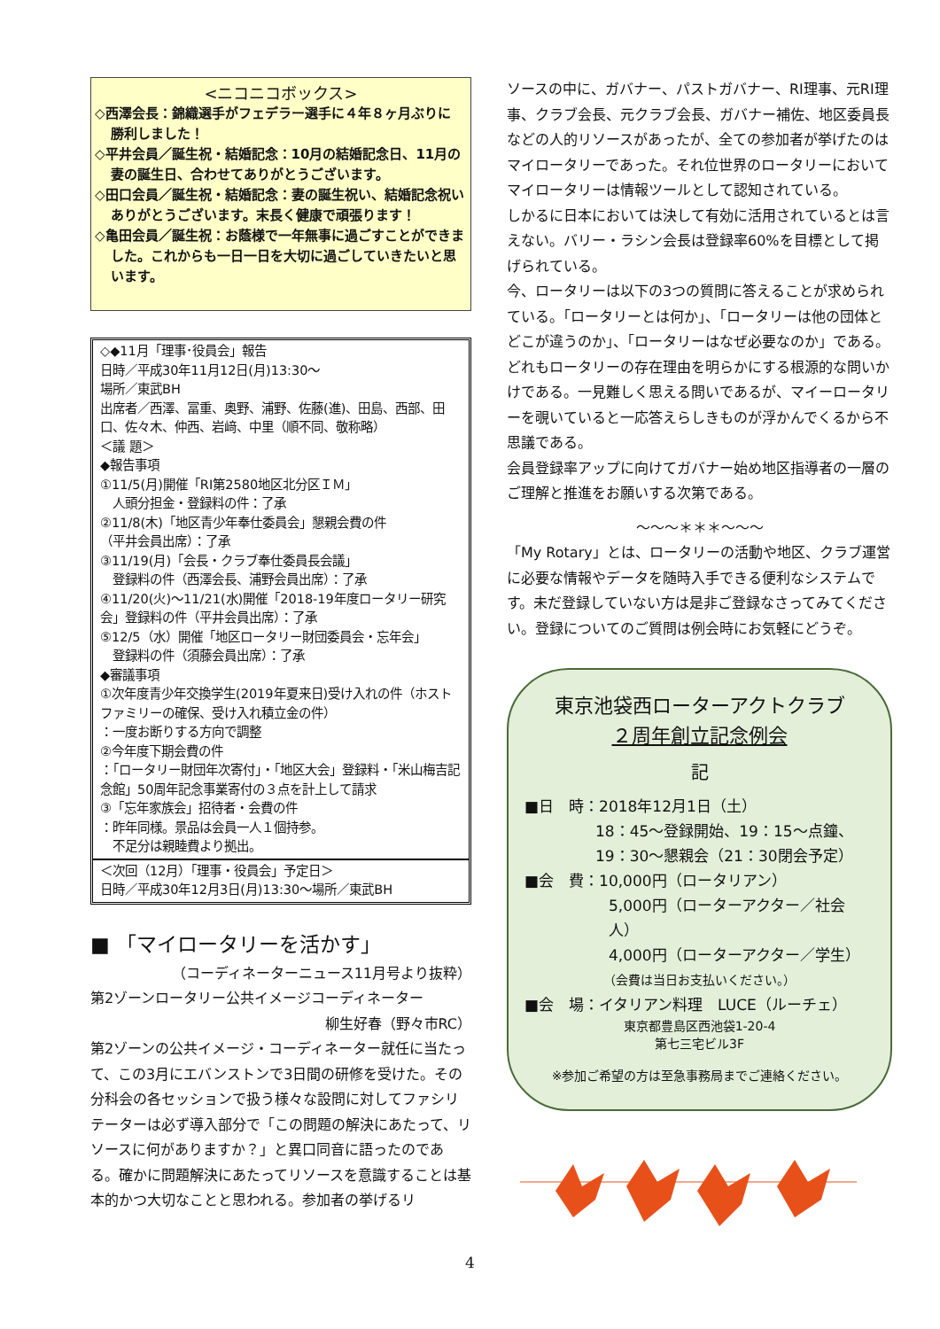<ニコニコボックス>
◇西澤会長：錦織選手がフェデラー選手に４年８ヶ月ぶりに
勝利しました！
◇平井会員／誕生祝・結婚記念：10月の結婚記念日、11月の
妻の誕生日、合わせてありがとうございます。
◇田口会員／誕生祝・結婚記念：妻の誕生祝い、結婚記念祝い
ありがとうございます。末長く健康で頑張ります！
◇亀田会員／誕生祝：お蔭様で一年無事に過ごすことができま
した。これからも一日一日を大切に過ごしていきたいと思います。
◇◆11月「理事･役員会」報告
日時／平成30年11月12日(月)13:30〜
場所／東武BH
出席者／西澤、冨重、奥野、浦野、佐藤(進)、田島、西部、田口、佐々木、仲西、岩﨑、中里（順不同、敬称略）
＜議 題＞
◆報告事項
①11/5(月)開催「RI第2580地区北分区ＩＭ」
　人頭分担金・登録料の件：了承
②11/8(木)「地区青少年奉仕委員会」懇親会費の件
（平井会員出席）：了承
③11/19(月)「会長・クラブ奉仕委員長会議」
　登録料の件（西澤会長、浦野会員出席）：了承
④11/20(火)〜11/21(水)開催「2018-19年度ロータリー研究会」登録料の件（平井会員出席）：了承
⑤12/5（水）開催「地区ロータリー財団委員会・忘年会」
　登録料の件（須藤会員出席）：了承
◆審議事項
①次年度青少年交換学生(2019年夏来日)受け入れの件（ホストファミリーの確保、受け入れ積立金の件）
：一度お断りする方向で調整
②今年度下期会費の件
：「ロータリー財団年次寄付」・「地区大会」登録料・「米山梅吉記念館」50周年記念事業寄付の３点を計上して請求
③「忘年家族会」招待者・会費の件
：昨年同様。景品は会員一人１個持参。
　不足分は親睦費より拠出。
＜次回（12月）「理事・役員会」予定日＞
日時／平成30年12月3日(月)13:30〜場所／東武BH
■ 「マイロータリーを活かす」
（コーディネーターニュース11月号より抜粋）
第2ゾーンロータリー公共イメージコーディネーター
柳生好春（野々市RC）
第2ゾーンの公共イメージ・コーディネーター就任に当たって、この3月にエバンストンで3日間の研修を受けた。その分科会の各セッションで扱う様々な設問に対してファシリテーターは必ず導入部分で「この問題の解決にあたって、リソースに何がありますか？」と異口同音に語ったのである。確かに問題解決にあたってリソースを意識することは基本的かつ大切なことと思われる。参加者の挙げるリ
ソースの中に、ガバナー、パストガバナー、RI理事、元RI理事、クラブ会長、元クラブ会長、ガバナー補佐、地区委員長などの人的リソースがあったが、全ての参加者が挙げたのはマイロータリーであった。それ位世界のロータリーにおいてマイロータリーは情報ツールとして認知されている。
しかるに日本においては決して有効に活用されているとは言えない。バリー・ラシン会長は登録率60%を目標として掲げられている。
今、ロータリーは以下の3つの質問に答えることが求められている。「ロータリーとは何か」、「ロータリーは他の団体とどこが違うのか」、「ロータリーはなぜ必要なのか」である。どれもロータリーの存在理由を明らかにする根源的な問いかけである。一見難しく思える問いであるが、マイーロータリーを覗いていると一応答えらしきものが浮かんでくるから不思議である。
会員登録率アップに向けてガバナー始め地区指導者の一層のご理解と推進をお願いする次第である。
〜〜〜＊＊＊〜〜〜
「My Rotary」とは、ロータリーの活動や地区、クラブ運営に必要な情報やデータを随時入手できる便利なシステムです。未だ登録していない方は是非ご登録なさってみてください。登録についてのご質問は例会時にお気軽にどうぞ。
東京池袋西ローターアクトクラブ
２周年創立記念例会
記
■日　時：2018年12月1日（土）
18：45〜登録開始、19：15〜点鐘、
19：30〜懇親会（21：30閉会予定）
■会　費：10,000円（ロータリアン）
5,000円（ローターアクター／社会人）
4,000円（ローターアクター／学生）
（会費は当日お支払いください。）
■会　場：イタリアン料理　LUCE（ルーチェ）
東京都豊島区西池袋1-20-4
第七三宅ビル3F
※参加ご希望の方は至急事務局までご連絡ください。
4